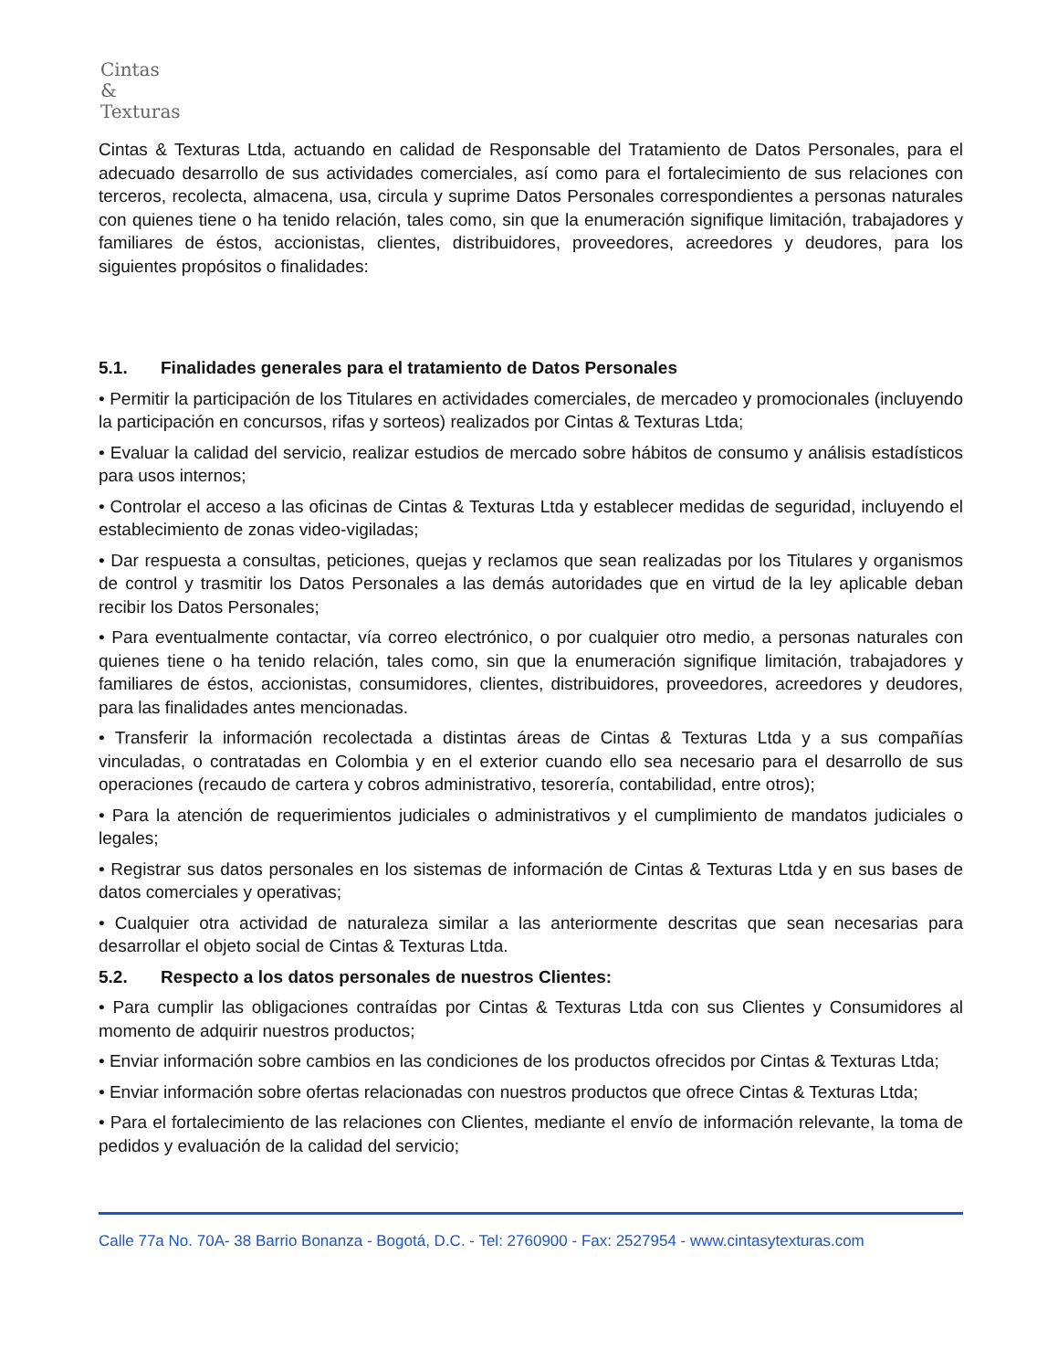Cintas
&
Texturas
Cintas & Texturas Ltda, actuando en calidad de Responsable del Tratamiento de Datos Personales, para el adecuado desarrollo de sus actividades comerciales, así como para el fortalecimiento de sus relaciones con terceros, recolecta, almacena, usa, circula y suprime Datos Personales correspondientes a personas naturales con quienes tiene o ha tenido relación, tales como, sin que la enumeración signifique limitación, trabajadores y familiares de éstos, accionistas, clientes, distribuidores, proveedores, acreedores y deudores, para los siguientes propósitos o finalidades:
5.1. Finalidades generales para el tratamiento de Datos Personales
• Permitir la participación de los Titulares en actividades comerciales, de mercadeo y promocionales (incluyendo la participación en concursos, rifas y sorteos) realizados por Cintas & Texturas Ltda;
• Evaluar la calidad del servicio, realizar estudios de mercado sobre hábitos de consumo y análisis estadísticos para usos internos;
• Controlar el acceso a las oficinas de Cintas & Texturas Ltda y establecer medidas de seguridad, incluyendo el establecimiento de zonas video-vigiladas;
• Dar respuesta a consultas, peticiones, quejas y reclamos que sean realizadas por los Titulares y organismos de control y trasmitir los Datos Personales a las demás autoridades que en virtud de la ley aplicable deban recibir los Datos Personales;
• Para eventualmente contactar, vía correo electrónico, o por cualquier otro medio, a personas naturales con quienes tiene o ha tenido relación, tales como, sin que la enumeración signifique limitación, trabajadores y familiares de éstos, accionistas, consumidores, clientes, distribuidores, proveedores, acreedores y deudores, para las finalidades antes mencionadas.
• Transferir la información recolectada a distintas áreas de Cintas & Texturas Ltda y a sus compañías vinculadas, o contratadas en Colombia y en el exterior cuando ello sea necesario para el desarrollo de sus operaciones (recaudo de cartera y cobros administrativo, tesorería, contabilidad, entre otros);
• Para la atención de requerimientos judiciales o administrativos y el cumplimiento de mandatos judiciales o legales;
• Registrar sus datos personales en los sistemas de información de Cintas & Texturas Ltda y en sus bases de datos comerciales y operativas;
• Cualquier otra actividad de naturaleza similar a las anteriormente descritas que sean necesarias para desarrollar el objeto social de Cintas & Texturas Ltda.
5.2. Respecto a los datos personales de nuestros Clientes:
• Para cumplir las obligaciones contraídas por Cintas & Texturas Ltda con sus Clientes y Consumidores al momento de adquirir nuestros productos;
• Enviar información sobre cambios en las condiciones de los productos ofrecidos por Cintas & Texturas Ltda;
• Enviar información sobre ofertas relacionadas con nuestros productos que ofrece Cintas & Texturas Ltda;
• Para el fortalecimiento de las relaciones con Clientes, mediante el envío de información relevante, la toma de pedidos y evaluación de la calidad del servicio;
Calle 77a No. 70A- 38 Barrio Bonanza - Bogotá, D.C. - Tel: 2760900 - Fax: 2527954 - www.cintasytexturas.com